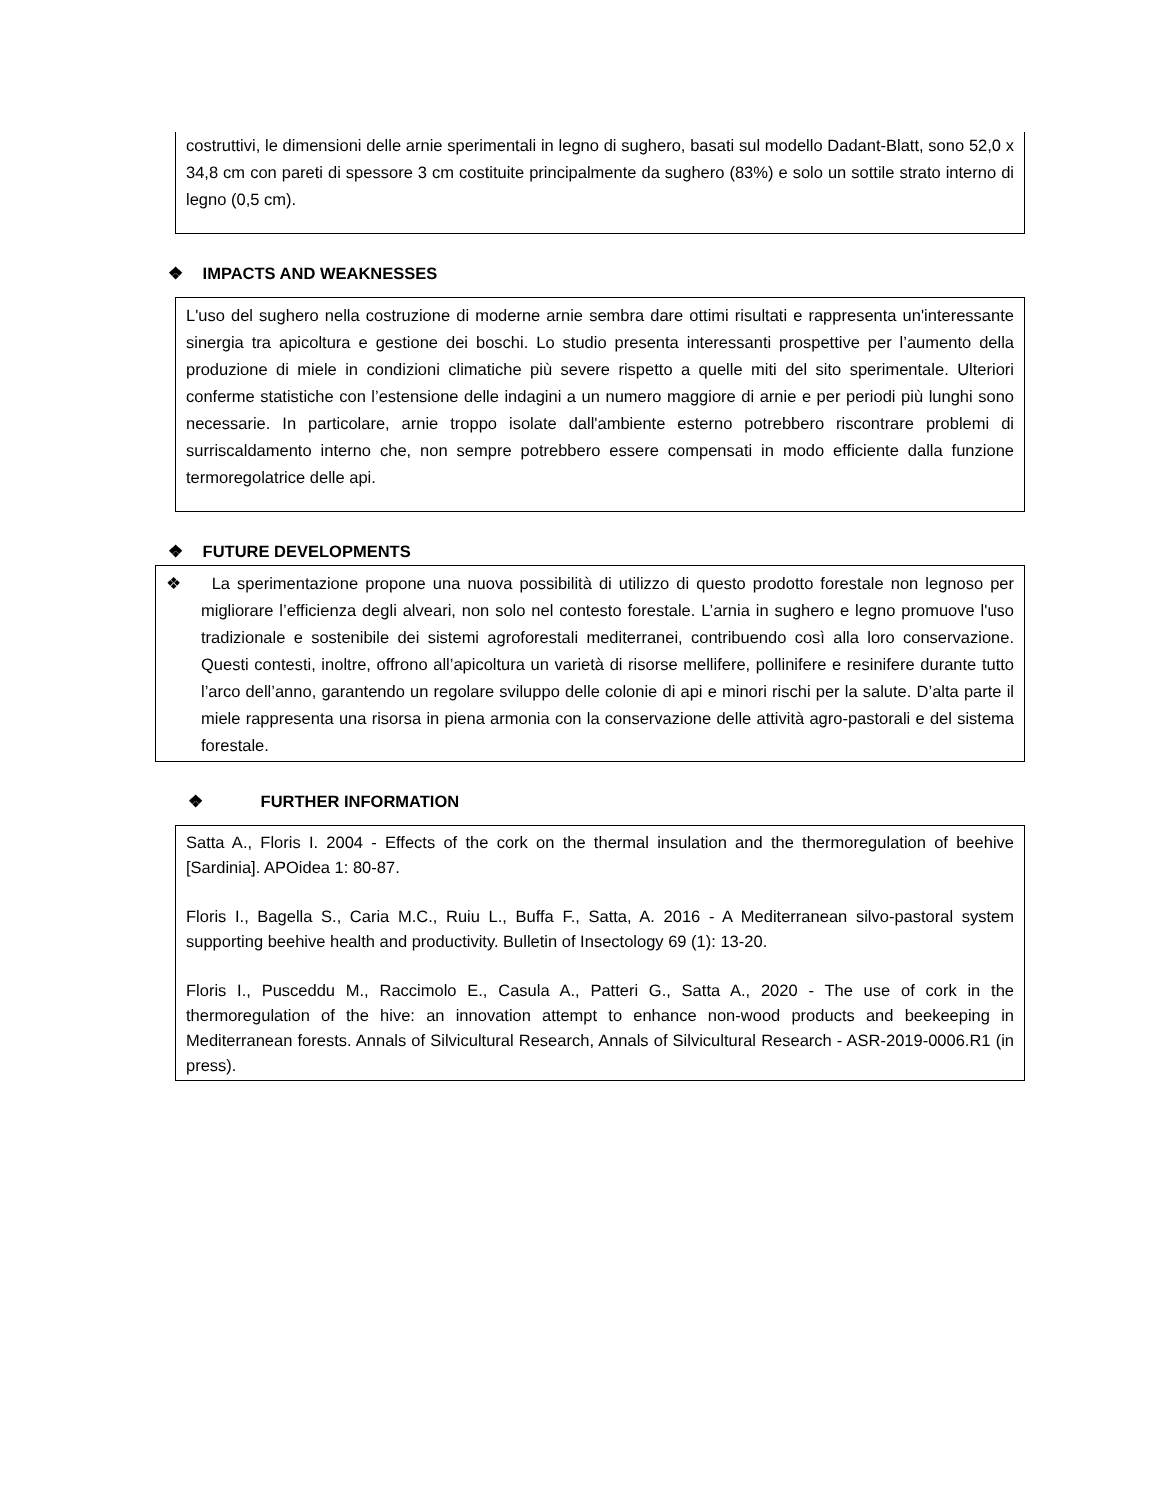costruttivi, le dimensioni delle arnie sperimentali in legno di sughero, basati sul modello Dadant-Blatt, sono 52,0 x 34,8 cm con pareti di spessore 3 cm costituite principalmente da sughero (83%) e solo un sottile strato interno di legno (0,5 cm).
❖ IMPACTS AND WEAKNESSES
L'uso del sughero nella costruzione di moderne arnie sembra dare ottimi risultati e rappresenta un'interessante sinergia tra apicoltura e gestione dei boschi. Lo studio presenta interessanti prospettive per l’aumento della produzione di miele in condizioni climatiche più severe rispetto a quelle miti del sito sperimentale. Ulteriori conferme statistiche con l’estensione delle indagini a un numero maggiore di arnie e per periodi più lunghi sono necessarie. In particolare, arnie troppo isolate dall'ambiente esterno potrebbero riscontrare problemi di surriscaldamento interno che, non sempre potrebbero essere compensati in modo efficiente dalla funzione termoregolatrice delle api.
❖ FUTURE DEVELOPMENTS
❖ La sperimentazione propone una nuova possibilità di utilizzo di questo prodotto forestale non legnoso per migliorare l’efficienza degli alveari, non solo nel contesto forestale. L’arnia in sughero e legno promuove l'uso tradizionale e sostenibile dei sistemi agroforestali mediterranei, contribuendo così alla loro conservazione. Questi contesti, inoltre, offrono all’apicoltura un varietà di risorse mellifere, pollinifere e resinifere durante tutto l’arco dell’anno, garantendo un regolare sviluppo delle colonie di api e minori rischi per la salute. D’alta parte il miele rappresenta una risorsa in piena armonia con la conservazione delle attività agro-pastorali e del sistema forestale.
❖ FURTHER INFORMATION
Satta A., Floris I. 2004 - Effects of the cork on the thermal insulation and the thermoregulation of beehive [Sardinia]. APOidea 1: 80-87.
Floris I., Bagella S., Caria M.C., Ruiu L., Buffa F., Satta, A. 2016 - A Mediterranean silvo-pastoral system supporting beehive health and productivity. Bulletin of Insectology 69 (1): 13-20.
Floris I., Pusceddu M., Raccimolo E., Casula A., Patteri G., Satta A., 2020 - The use of cork in the thermoregulation of the hive: an innovation attempt to enhance non-wood products and beekeeping in Mediterranean forests. Annals of Silvicultural Research, Annals of Silvicultural Research - ASR-2019-0006.R1 (in press).